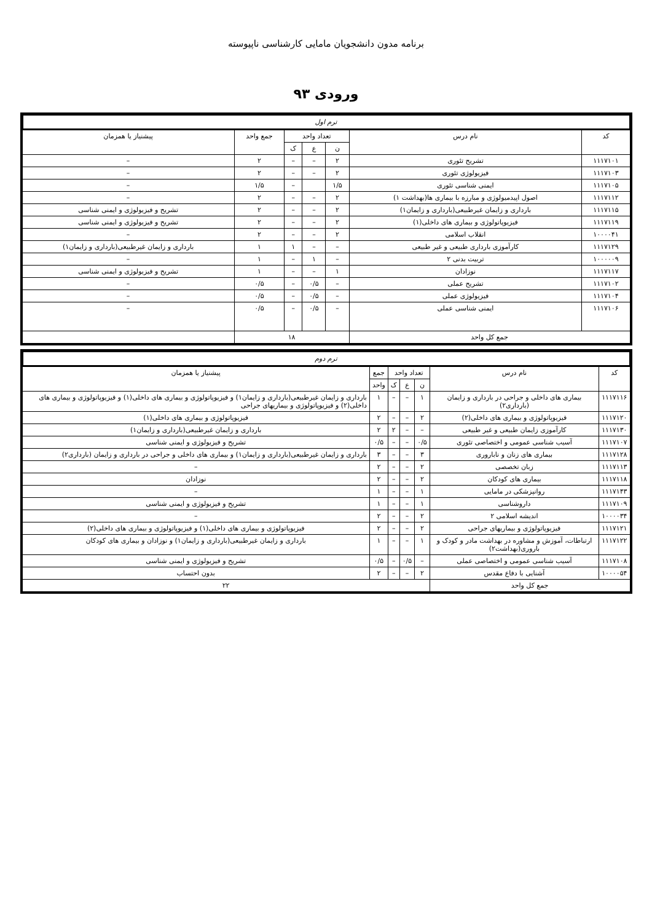برنامه مدون دانشجویان مامایی کارشناسی ناپیوسته
ورودی ۹۳
ترم اول
| کد | نام درس | تعداد واحد | | | جمع واحد | پیشنیاز یا همزمان |
| --- | --- | --- | --- | --- | --- | --- |
| | | ن | ع | ک | | |
| ۱۱۱۷۱۰۱ | تشریح تئوری | ۲ | – | – | ۲ | – |
| ۱۱۱۷۱۰۳ | فیزیولوژی تئوری | ۲ | – | – | ۲ | – |
| ۱۱۱۷۱۰۵ | ایمنی شناسی تئوری | ۱/۵ | | – | ۱/۵ | – |
| ۱۱۱۷۱۱۲ | اصول اپیدمیولوژی و مبارزه با بیماری ها(بهداشت ۱) | ۲ | – | – | ۲ | – |
| ۱۱۱۷۱۱۵ | بارداری و زایمان غیرطبیعی(بارداری و زایمان۱) | ۲ | – | – | ۲ | تشریح و فیزیولوژی و ایمنی شناسی |
| ۱۱۱۷۱۱۹ | فیزیوپاتولوژی و بیماری های داخلی(۱) | ۲ | – | – | ۲ | تشریح و فیزیولوژی و ایمنی شناسی |
| ۱۰۰۰۰۴۱ | انقلاب اسلامی | ۲ | – | – | ۲ | – |
| ۱۱۱۷۱۲۹ | کارآموزی بارداری طبیعی و غیر طبیعی | – | – | ۱ | ۱ | بارداری و زایمان غیرطبیعی(بارداری و زایمان۱) |
| ۱۰۰۰۰۰۹ | تربیت بدنی ۲ | – | ۱ | – | ۱ | – |
| ۱۱۱۷۱۱۷ | نوزادان | ۱ | – | – | ۱ | تشریح و فیزیولوژی و ایمنی شناسی |
| ۱۱۱۷۱۰۲ | تشریح عملی | – | ۰/۵ | – | ۰/۵ | – |
| ۱۱۱۷۱۰۴ | فیزیولوژی عملی | – | ۰/۵ | – | ۰/۵ | – |
| ۱۱۱۷۱۰۶ | ایمنی شناسی عملی | – | ۰/۵ | – | ۰/۵ | – |
| جمع کل واحد | | ۱۸ | | | | |
ترم دوم
| کد | نام درس | تعداد واحد | | | جمع | پیشنیاز یا همزمان |
| --- | --- | --- | --- | --- | --- | --- |
| | | ن | ع | ک | واحد | |
| ۱۱۱۷۱۱۶ | بیماری های داخلی و جراحی در بارداری و زایمان (بارداری۲) | ۱ | – | – | ۱ | بارداری و زایمان غیرطبیعی(بارداری و زایمان۱) و فیزیوپاتولوژی و بیماری های داخلی(۱) و فیزیوپاتولوژی و بیماری های داخلی(۲) و فیزیوپاتولوژی و بیماریهای جراحی |
| ۱۱۱۷۱۲۰ | فیزیوپاتولوژی و بیماری های داخلی(۲) | ۲ | – | – | ۲ | فیزیوپاتولوژی و بیماری های داخلی(۱) |
| ۱۱۱۷۱۳۰ | کارآموزی زایمان طبیعی و غیر طبیعی | – | – | ۲ | ۲ | بارداری و زایمان غیرطبیعی(بارداری و زایمان۱) |
| ۱۱۱۷۱۰۷ | آسیب شناسی عمومی و اختصاصی تئوری | ۰/۵ | – | – | ۰/۵ | تشریح و فیزیولوژی و ایمنی شناسی |
| ۱۱۱۷۱۲۸ | بیماری های زنان و ناباروری | ۳ | – | – | ۳ | بارداری و زایمان غیرطبیعی(بارداری و زایمان۱) و بیماری های داخلی و جراحی در بارداری و زایمان (بارداری۲) |
| ۱۱۱۷۱۱۳ | زبان تخصصی | ۲ | – | – | ۲ | – |
| ۱۱۱۷۱۱۸ | بیماری های کودکان | ۲ | – | – | ۲ | نوزادان |
| ۱۱۱۷۱۴۳ | روانپزشکی در مامایی | ۱ | – | – | ۱ | – |
| ۱۱۱۷۱۰۹ | داروشناسی | ۱ | – | – | ۱ | تشریح و فیزیولوژی و ایمنی شناسی |
| ۱۰۰۰۰۳۴ | اندیشه اسلامی ۲ | ۲ | – | – | ۲ | – |
| ۱۱۱۷۱۲۱ | فیزیوپاتولوژی و بیماریهای جراحی | ۲ | – | – | ۲ | فیزیوپاتولوژی و بیماری های داخلی(۱) و فیزیوپاتولوژی و بیماری های داخلی(۲) |
| ۱۱۱۷۱۲۲ | ارتباطات، آموزش و مشاوره در بهداشت مادر و کودک و باروری(بهداشت۲) | ۱ | – | – | ۱ | بارداری و زایمان غیرطبیعی(بارداری و زایمان۱) و نوزادان و بیماری های کودکان |
| ۱۱۱۷۱۰۸ | آسیب شناسی عمومی و اختصاصی عملی | – | ۰/۵ | – | ۰/۵ | تشریح و فیزیولوژی و ایمنی شناسی |
| ۱۰۰۰۰۵۴ | آشنایی با دفاع مقدس | ۲ | – | – | ۲ | بدون احتساب |
| جمع کل واحد | | ۲۲ | | | | |